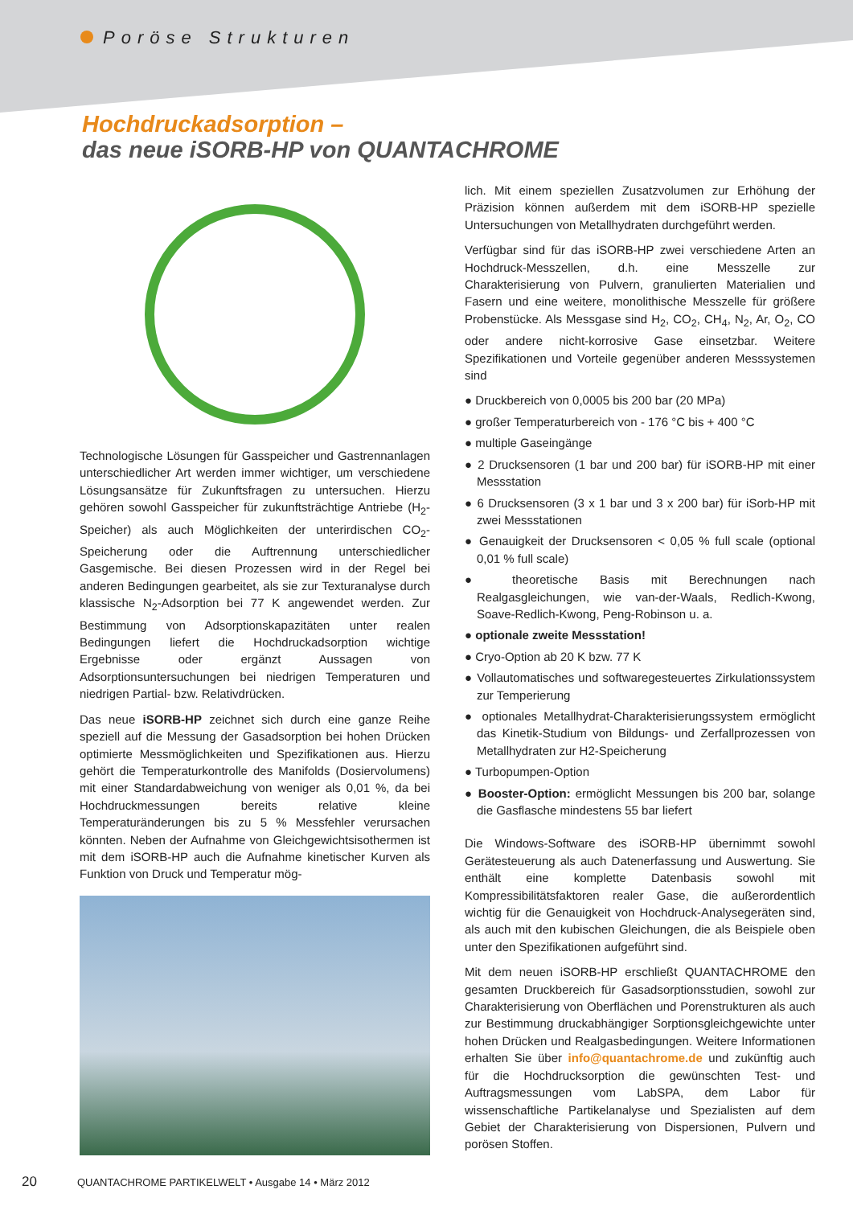Poröse Strukturen
Hochdruckadsorption –
das neue iSORB-HP von QUANTACHROME
Technologische Lösungen für Gasspeicher und Gastrennanlagen unterschiedlicher Art werden immer wichtiger, um verschiedene Lösungsansätze für Zukunftsfragen zu untersuchen. Hierzu gehören sowohl Gasspeicher für zukunftsträchtige Antriebe (H<sub>2</sub>-Speicher) als auch Möglichkeiten der unterirdischen CO<sub>2</sub>-Speicherung oder die Auftrennung unterschiedlicher Gasgemische. Bei diesen Prozessen wird in der Regel bei anderen Bedingungen gearbeitet, als sie zur Texturanalyse durch klassische N<sub>2</sub>-Adsorption bei 77 K angewendet werden. Zur Bestimmung von Adsorptionskapazitäten unter realen Bedingungen liefert die Hochdruckadsorption wichtige Ergebnisse oder ergänzt Aussagen von Adsorptionsuntersuchungen bei niedrigen Temperaturen und niedrigen Partial- bzw. Relativdrücken.
Das neue iSORB-HP zeichnet sich durch eine ganze Reihe speziell auf die Messung der Gasadsorption bei hohen Drücken optimierte Messmöglichkeiten und Spezifikationen aus. Hierzu gehört die Temperaturkontrolle des Manifolds (Dosiervolumens) mit einer Standardabweichung von weniger als 0,01 %, da bei Hochdruckmessungen bereits relative kleine Temperaturänderungen bis zu 5 % Messfehler verursachen könnten. Neben der Aufnahme von Gleichgewichtsisothermen ist mit dem iSORB-HP auch die Aufnahme kinetischer Kurven als Funktion von Druck und Temperatur mög-
lich. Mit einem speziellen Zusatzvolumen zur Erhöhung der Präzision können außerdem mit dem iSORB-HP spezielle Untersuchungen von Metallhydraten durchgeführt werden.
Verfügbar sind für das iSORB-HP zwei verschiedene Arten an Hochdruck-Messzellen, d.h. eine Messzelle zur Charakterisierung von Pulvern, granulierten Materialien und Fasern und eine weitere, monolithische Messzelle für größere Probenstücke. Als Messgase sind H<sub>2</sub>, CO<sub>2</sub>, CH<sub>4</sub>, N<sub>2</sub>, Ar, O<sub>2</sub>, CO oder andere nicht-korrosive Gase einsetzbar. Weitere Spezifikationen und Vorteile gegenüber anderen Messsystemen sind
● Druckbereich von 0,0005 bis 200 bar (20 MPa)
● großer Temperaturbereich von - 176 °C bis + 400 °C
● multiple Gaseingänge
● 2 Drucksensoren (1 bar und 200 bar) für iSORB-HP mit einer Messstation
● 6 Drucksensoren (3 x 1 bar und 3 x 200 bar) für iSorb-HP mit zwei Messstationen
● Genauigkeit der Drucksensoren < 0,05 % full scale (optional 0,01 % full scale)
● theoretische Basis mit Berechnungen nach Realgasgleichungen, wie van-der-Waals, Redlich-Kwong, Soave-Redlich-Kwong, Peng-Robinson u. a.
● optionale zweite Messstation!
● Cryo-Option ab 20 K bzw. 77 K
● Vollautomatisches und softwaregesteuertes Zirkulationssystem zur Temperierung
● optionales Metallhydrat-Charakterisierungssystem ermöglicht das Kinetik-Studium von Bildungs- und Zerfallprozessen von Metallhydraten zur H2-Speicherung
● Turbopumpen-Option
● Booster-Option: ermöglicht Messungen bis 200 bar, solange die Gasflasche mindestens 55 bar liefert
Die Windows-Software des iSORB-HP übernimmt sowohl Gerätesteuerung als auch Datenerfassung und Auswertung. Sie enthält eine komplette Datenbasis sowohl mit Kompressibilitätsfaktoren realer Gase, die außerordentlich wichtig für die Genauigkeit von Hochdruck-Analysegeräten sind, als auch mit den kubischen Gleichungen, die als Beispiele oben unter den Spezifikationen aufgeführt sind.
Mit dem neuen iSORB-HP erschließt QUANTACHROME den gesamten Druckbereich für Gasadsorptionsstudien, sowohl zur Charakterisierung von Oberflächen und Porenstrukturen als auch zur Bestimmung druckabhängiger Sorptionsgleichgewichte unter hohen Drücken und Realgasbedingungen. Weitere Informationen erhalten Sie über info@quantachrome.de und zukünftig auch für die Hochdrucksorption die gewünschten Test- und Auftragsmessungen vom LabSPA, dem Labor für wissenschaftliche Partikelanalyse und Spezialisten auf dem Gebiet der Charakterisierung von Dispersionen, Pulvern und porösen Stoffen.
20 QUANTACHROME PARTIKELWELT • Ausgabe 14 • März 2012